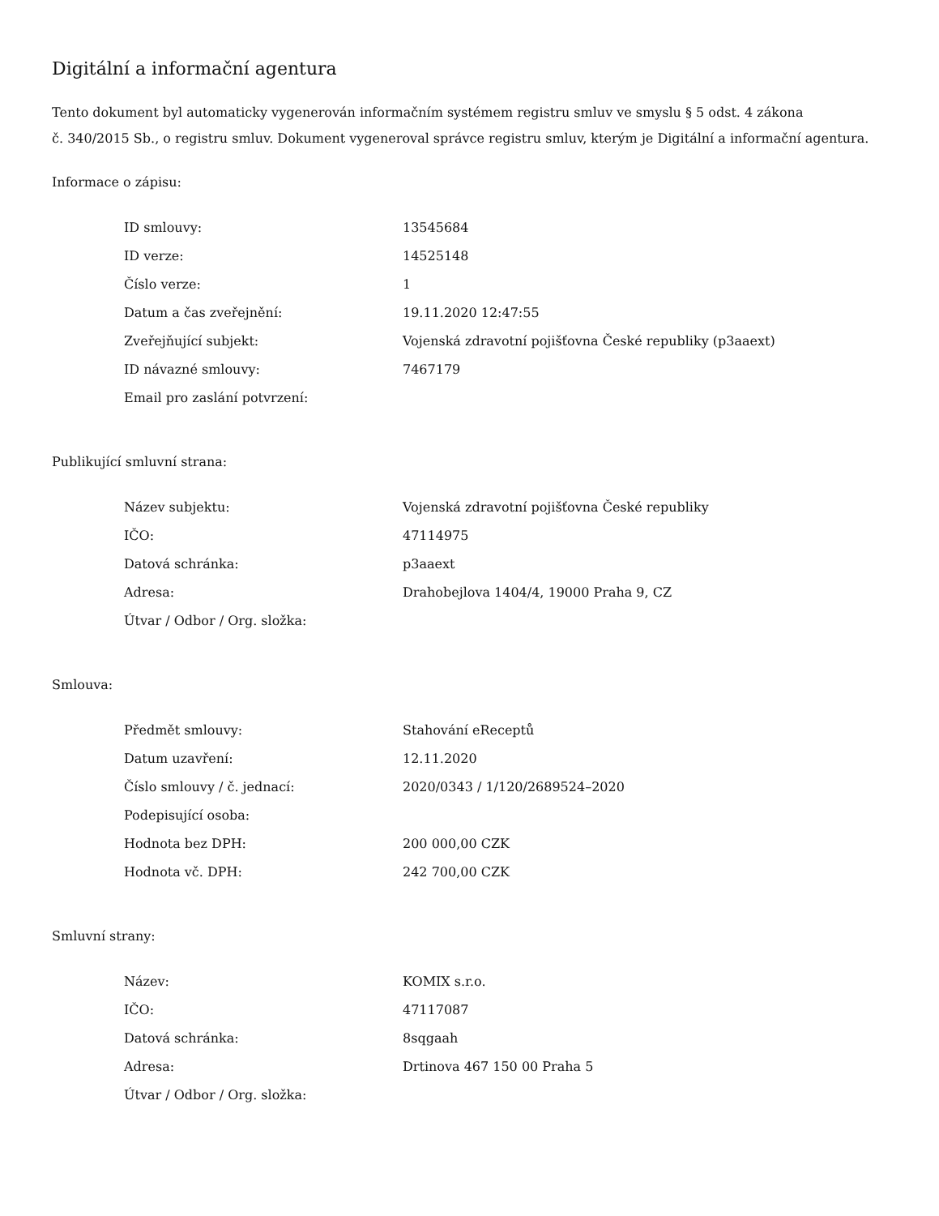Digitální a informační agentura
Tento dokument byl automaticky vygenerován informačním systémem registru smluv ve smyslu § 5 odst. 4 zákona
č. 340/2015 Sb., o registru smluv. Dokument vygeneroval správce registru smluv, kterým je Digitální a informační agentura.
Informace o zápisu:
| ID smlouvy: | 13545684 |
| ID verze: | 14525148 |
| Číslo verze: | 1 |
| Datum a čas zveřejnění: | 19.11.2020 12:47:55 |
| Zveřejňující subjekt: | Vojenská zdravotní pojišťovna České republiky (p3aaext) |
| ID návazné smlouvy: | 7467179 |
| Email pro zaslání potvrzení: | |
Publikující smluvní strana:
| Název subjektu: | Vojenská zdravotní pojišťovna České republiky |
| IČO: | 47114975 |
| Datová schránka: | p3aaext |
| Adresa: | Drahobejlova 1404/4, 19000 Praha 9, CZ |
| Útvar / Odbor / Org. složka: | |
Smlouva:
| Předmět smlouvy: | Stahování eReceptů |
| Datum uzavření: | 12.11.2020 |
| Číslo smlouvy / č. jednací: | 2020/0343 / 1/120/2689524–2020 |
| Podepisující osoba: | |
| Hodnota bez DPH: | 200 000,00 CZK |
| Hodnota vč. DPH: | 242 700,00 CZK |
Smluvní strany:
| Název: | KOMIX s.r.o. |
| IČO: | 47117087 |
| Datová schránka: | 8sqgaah |
| Adresa: | Drtinova 467 150 00 Praha 5 |
| Útvar / Odbor / Org. složka: | |